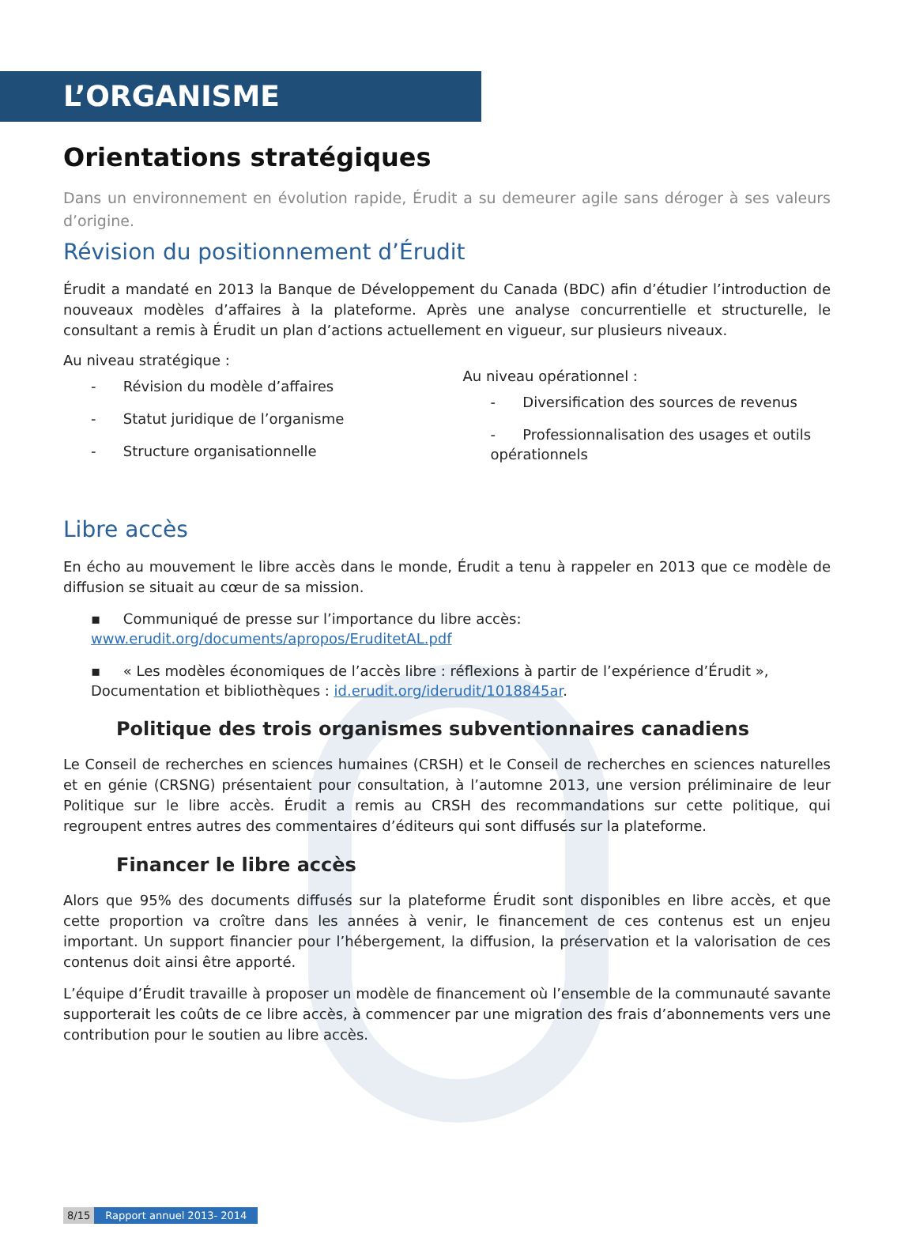L’ORGANISME
Orientations stratégiques
Dans un environnement en évolution rapide, Érudit a su demeurer agile sans déroger à ses valeurs d’origine.
Révision du positionnement d’Érudit
Érudit a mandaté en 2013 la Banque de Développement du Canada (BDC) afin d’étudier l’introduction de nouveaux modèles d’affaires à la plateforme. Après une analyse concurrentielle et structurelle, le consultant a remis à Érudit un plan d’actions actuellement en vigueur, sur plusieurs niveaux.
Au niveau stratégique :
- Révision du modèle d’affaires
- Statut juridique de l’organisme
- Structure organisationnelle
Au niveau opérationnel :
- Diversification des sources de revenus
- Professionnalisation des usages et outils opérationnels
Libre accès
En écho au mouvement le libre accès dans le monde, Érudit a tenu à rappeler en 2013 que ce modèle de diffusion se situait au cœur de sa mission.
▪ Communiqué de presse sur l’importance du libre accès: www.erudit.org/documents/apropos/EruditetAL.pdf
▪ « Les modèles économiques de l’accès libre : réflexions à partir de l’expérience d’Érudit », Documentation et bibliothèques : id.erudit.org/iderudit/1018845ar.
Politique des trois organismes subventionnaires canadiens
Le Conseil de recherches en sciences humaines (CRSH) et le Conseil de recherches en sciences naturelles et en génie (CRSNG) présentaient pour consultation, à l’automne 2013, une version préliminaire de leur Politique sur le libre accès. Érudit a remis au CRSH des recommandations sur cette politique, qui regroupent entres autres des commentaires d’éditeurs qui sont diffusés sur la plateforme.
Financer le libre accès
Alors que 95% des documents diffusés sur la plateforme Érudit sont disponibles en libre accès, et que cette proportion va croître dans les années à venir, le financement de ces contenus est un enjeu important. Un support financier pour l’hébergement, la diffusion, la préservation et la valorisation de ces contenus doit ainsi être apporté.
L’équipe d’Érudit travaille à proposer un modèle de financement où l’ensemble de la communauté savante supporterait les coûts de ce libre accès, à commencer par une migration des frais d’abonnements vers une contribution pour le soutien au libre accès.
8/15 Rapport annuel 2013- 2014